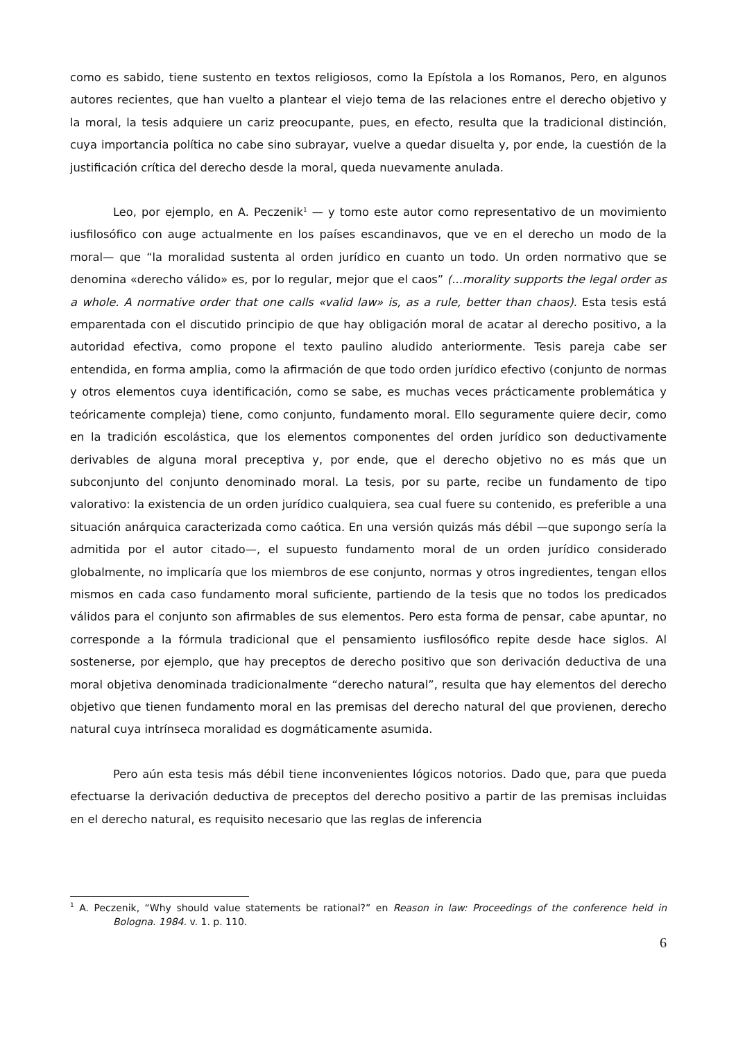como es sabido, tiene sustento en textos religiosos, como la Epístola a los Romanos, Pero, en algunos autores recientes, que han vuelto a plantear el viejo tema de las relaciones entre el derecho objetivo y la moral, la tesis adquiere un cariz preocupante, pues, en efecto, resulta que la tradicional distinción, cuya importancia política no cabe sino subrayar, vuelve a quedar disuelta y, por ende, la cuestión de la justificación crítica del derecho desde la moral, queda nuevamente anulada.
Leo, por ejemplo, en A. Peczenik<sup>1</sup> — y tomo este autor como representativo de un movimiento iusfilosófico con auge actualmente en los países escandinavos, que ve en el derecho un modo de la moral— que “la moralidad sustenta al orden jurídico en cuanto un todo. Un orden normativo que se denomina «derecho válido» es, por lo regular, mejor que el caos” (...morality supports the legal order as a whole. A normative order that one calls «valid law» is, as a rule, better than chaos). Esta tesis está emparentada con el discutido principio de que hay obligación moral de acatar al derecho positivo, a la autoridad efectiva, como propone el texto paulino aludido anteriormente. Tesis pareja cabe ser entendida, en forma amplia, como la afirmación de que todo orden jurídico efectivo (conjunto de normas y otros elementos cuya identificación, como se sabe, es muchas veces prácticamente problemática y teóricamente compleja) tiene, como conjunto, fundamento moral. Ello seguramente quiere decir, como en la tradición escolástica, que los elementos componentes del orden jurídico son deductivamente derivables de alguna moral preceptiva y, por ende, que el derecho objetivo no es más que un subconjunto del conjunto denominado moral. La tesis, por su parte, recibe un fundamento de tipo valorativo: la existencia de un orden jurídico cualquiera, sea cual fuere su contenido, es preferible a una situación anárquica caracterizada como caótica. En una versión quizás más débil —que supongo sería la admitida por el autor citado—, el supuesto fundamento moral de un orden jurídico considerado globalmente, no implicaría que los miembros de ese conjunto, normas y otros ingredientes, tengan ellos mismos en cada caso fundamento moral suficiente, partiendo de la tesis que no todos los predicados válidos para el conjunto son afirmables de sus elementos. Pero esta forma de pensar, cabe apuntar, no corresponde a la fórmula tradicional que el pensamiento iusfilosófico repite desde hace siglos. Al sostenerse, por ejemplo, que hay preceptos de derecho positivo que son derivación deductiva de una moral objetiva denominada tradicionalmente “derecho natural”, resulta que hay elementos del derecho objetivo que tienen fundamento moral en las premisas del derecho natural del que provienen, derecho natural cuya intrínseca moralidad es dogmáticamente asumida.
Pero aún esta tesis más débil tiene inconvenientes lógicos notorios. Dado que, para que pueda efectuarse la derivación deductiva de preceptos del derecho positivo a partir de las premisas incluidas en el derecho natural, es requisito necesario que las reglas de inferencia
<sup>1</sup> A. Peczenik, “Why should value statements be rational?” en Reason in law: Proceedings of the conference held in Bologna. 1984. v. 1. p. 110.
6